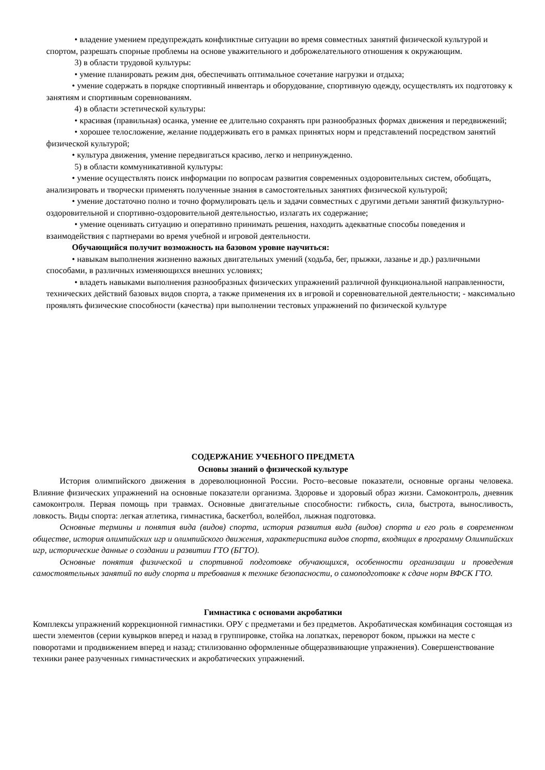• владение умением предупреждать конфликтные ситуации во время совместных занятий физической культурой и спортом, разрешать спорные проблемы на основе уважительного и доброжелательного отношения к окружающим.
3) в области трудовой культуры:
• умение планировать режим дня, обеспечивать оптимальное сочетание нагрузки и отдыха;
• умение содержать в порядке спортивный инвентарь и оборудование, спортивную одежду, осуществлять их подготовку к занятиям и спортивным соревнованиям.
4) в области эстетической культуры:
• красивая (правильная) осанка, умение ее длительно сохранять при разнообразных формах движения и передвижений;
• хорошее телосложение, желание поддерживать его в рамках принятых норм и представлений посредством занятий физической культурой;
• культура движения, умение передвигаться красиво, легко и непринужденно.
5) в области коммуникативной культуры:
• умение осуществлять поиск информации по вопросам развития современных оздоровительных систем, обобщать, анализировать и творчески применять полученные знания в самостоятельных занятиях физической культурой;
• умение достаточно полно и точно формулировать цель и задачи совместных с другими детьми занятий физкультурно-оздоровительной и спортивно-оздоровительной деятельностью, излагать их содержание;
• умение оценивать ситуацию и оперативно принимать решения, находить адекватные способы поведения и взаимодействия с партнерами во время учебной и игровой деятельности.
Обучающийся получит возможность на базовом уровне научиться:
• навыкам выполнения жизненно важных двигательных умений (ходьба, бег, прыжки, лазанье и др.) различными способами, в различных изменяющихся внешних условиях;
• владеть навыками выполнения разнообразных физических упражнений различной функциональной направленности, технических действий базовых видов спорта, а также применения их в игровой и соревновательной деятельности; - максимально проявлять физические способности (качества) при выполнении тестовых упражнений по физической культуре
СОДЕРЖАНИЕ УЧЕБНОГО ПРЕДМЕТА
Основы знаний о физической культуре
История олимпийского движения в дореволюционной России. Росто–весовые показатели, основные органы человека. Влияние физических упражнений на основные показатели организма. Здоровье и здоровый образ жизни. Самоконтроль, дневник самоконтроля. Первая помощь при травмах. Основные двигательные способности: гибкость, сила, быстрота, выносливость, ловкость. Виды спорта: легкая атлетика, гимнастика, баскетбол, волейбол, лыжная подготовка.
Основные термины и понятия вида (видов) спорта, история развития вида (видов) спорта и его роль в современном обществе, история олимпийских игр и олимпийского движения, характеристика видов спорта, входящих в программу Олимпийских игр, исторические данные о создании и развитии ГТО (БГТО).
Основные понятия физической и спортивной подготовке обучающихся, особенности организации и проведения самостоятельных занятий по виду спорта и требования к технике безопасности, о самоподготовке к сдаче норм ВФСК ГТО.
Гимнастика с основами акробатики
Комплексы упражнений коррекционной гимнастики. ОРУ с предметами и без предметов. Акробатическая комбинация состоящая из шести элементов (серии кувырков вперед и назад в группировке, стойка на лопатках, переворот боком, прыжки на месте с поворотами и продвижением вперед и назад; стилизованно оформленные общеразвивающие упражнения). Совершенствование техники ранее разученных гимнастических и акробатических упражнений.